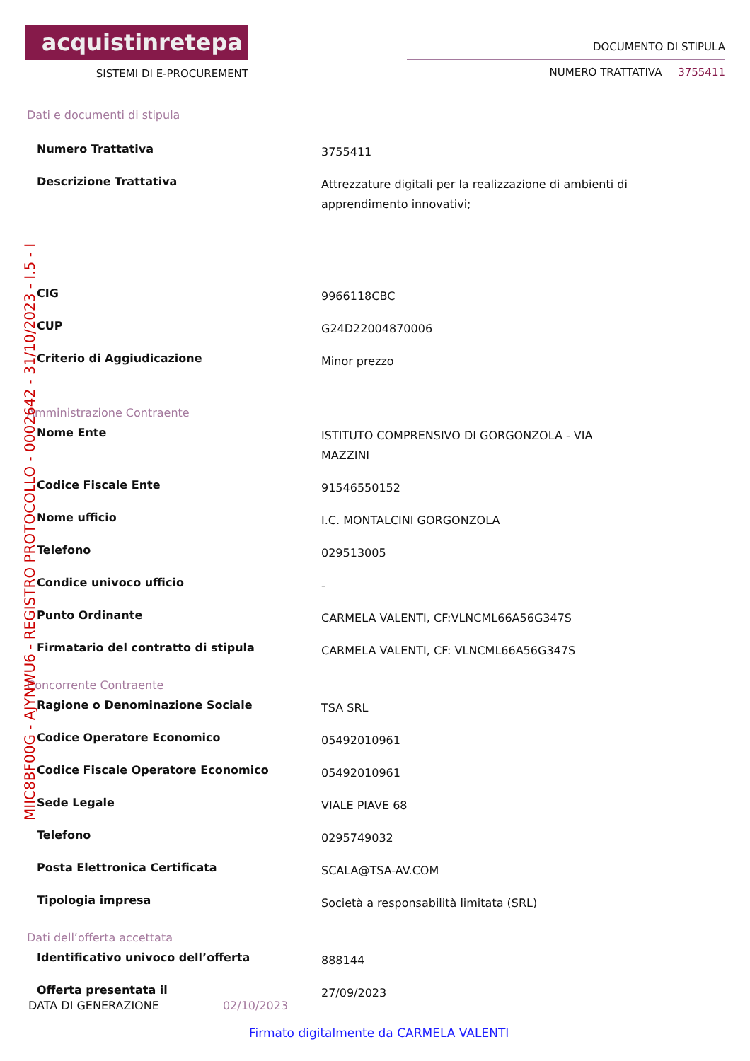acquistinretepa
SISTEMI DI E-PROCUREMENT
DOCUMENTO DI STIPULA
NUMERO TRATTATIVA 3755411
Dati e documenti di stipula
| Numero Trattativa | 3755411 |
| Descrizione Trattativa | Attrezzature digitali per la realizzazione di ambienti di apprendimento innovativi; |
| CIG | 9966118CBC |
| CUP | G24D22004870006 |
| Criterio di Aggiudicazione | Minor prezzo |
Amministrazione Contraente
| Nome Ente | ISTITUTO COMPRENSIVO DI GORGONZOLA - VIA MAZZINI |
| Codice Fiscale Ente | 91546550152 |
| Nome ufficio | I.C. MONTALCINI GORGONZOLA |
| Telefono | 029513005 |
| Condice univoco ufficio | - |
| Punto Ordinante | CARMELA VALENTI, CF:VLNCML66A56G347S |
| Firmatario del contratto di stipula | CARMELA VALENTI, CF: VLNCML66A56G347S |
Concorrente Contraente
| Ragione o Denominazione Sociale | TSA SRL |
| Codice Operatore Economico | 05492010961 |
| Codice Fiscale Operatore Economico | 05492010961 |
| Sede Legale | VIALE PIAVE 68 |
| Telefono | 0295749032 |
| Posta Elettronica Certificata | SCALA@TSA-AV.COM |
| Tipologia impresa | Società a responsabilità limitata (SRL) |
Dati dell’offerta accettata
| Identificativo univoco dell’offerta | 888144 |
| Offerta presentata il | 27/09/2023 |
DATA DI GENERAZIONE 02/10/2023
Firmato digitalmente da CARMELA VALENTI
MIIC8BF00G - AJYNWU6 - REGISTRO PROTOCOLLO - 0002642 - 31/10/2023 - I.5 - I